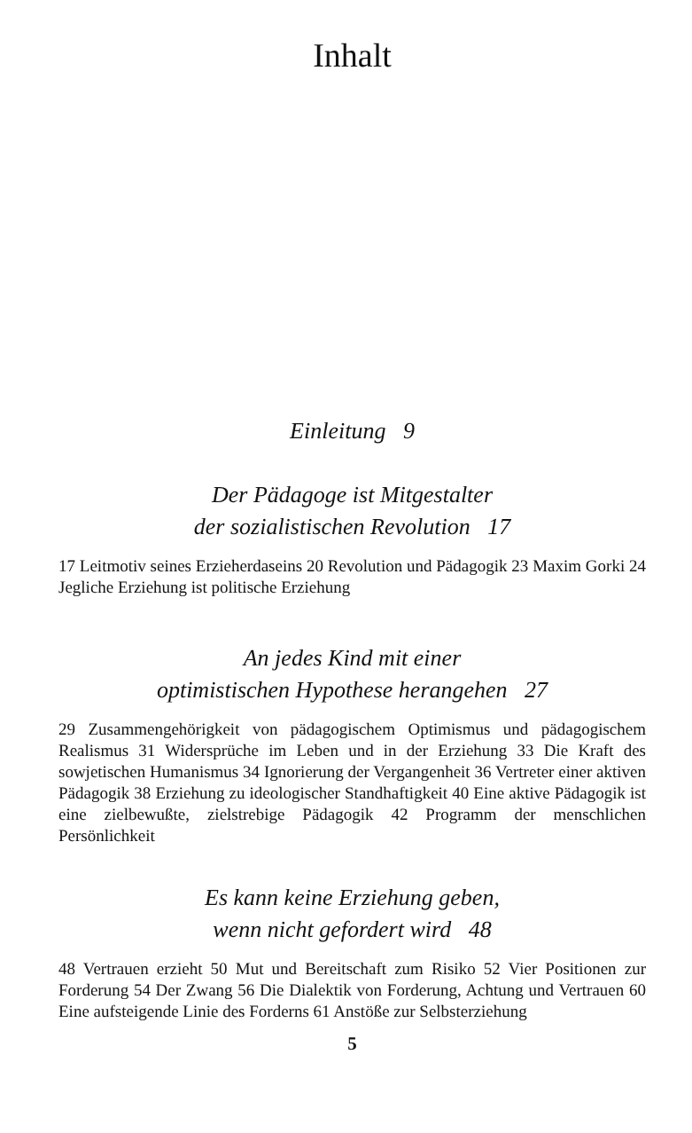Inhalt
Einleitung 9
Der Pädagoge ist Mitgestalter
der sozialistischen Revolution 17
17 Leitmotiv seines Erzieherdaseins 20 Revolution und Pädagogik 23 Maxim Gorki 24 Jegliche Erziehung ist politische Erziehung
An jedes Kind mit einer
optimistischen Hypothese herangehen 27
29 Zusammengehörigkeit von pädagogischem Optimismus und pädagogischem Realismus 31 Widersprüche im Leben und in der Erziehung 33 Die Kraft des sowjetischen Humanismus 34 Ignorierung der Vergangenheit 36 Vertreter einer aktiven Pädagogik 38 Erziehung zu ideologischer Standhaftigkeit 40 Eine aktive Pädagogik ist eine zielbewußte, zielstrebige Pädagogik 42 Programm der menschlichen Persönlichkeit
Es kann keine Erziehung geben,
wenn nicht gefordert wird 48
48 Vertrauen erzieht 50 Mut und Bereitschaft zum Risiko 52 Vier Positionen zur Forderung 54 Der Zwang 56 Die Dialektik von Forderung, Achtung und Vertrauen 60 Eine aufsteigende Linie des Forderns 61 Anstöße zur Selbsterziehung
5